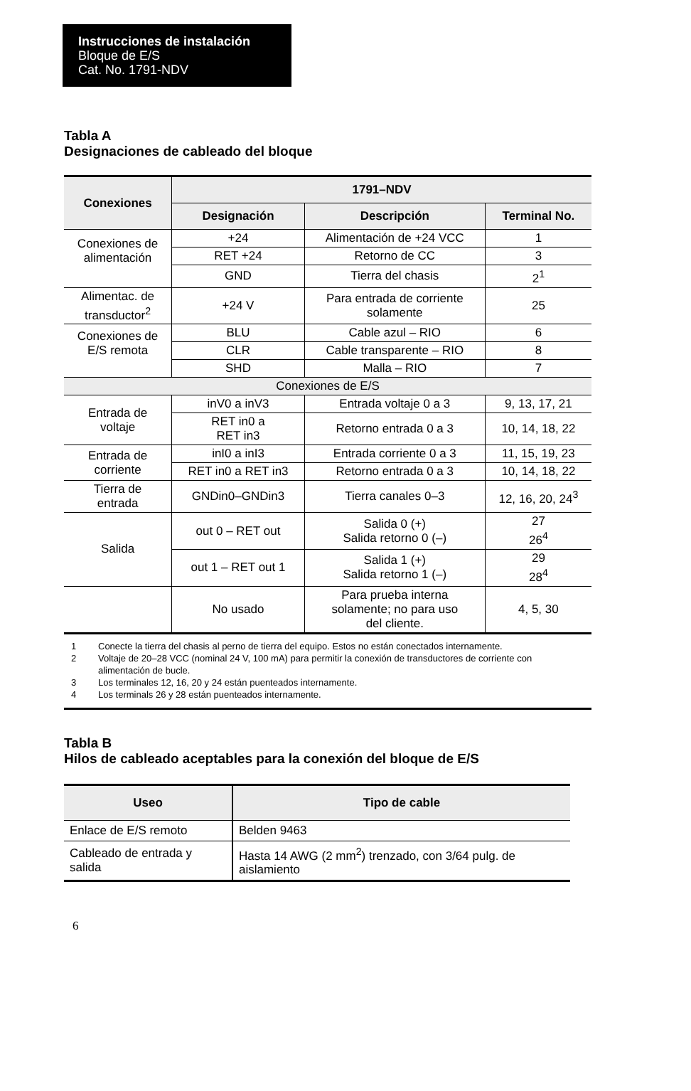Instrucciones de instalación
Bloque de E/S
Cat. No. 1791-NDV
Tabla A
Designaciones de cableado del bloque
| Conexiones | 1791–NDV | | |
| --- | --- | --- | --- |
| | Designación | Descripción | Terminal No. |
| Conexiones de alimentación | +24 | Alimentación de +24 VCC | 1 |
| | RET +24 | Retorno de CC | 3 |
| | GND | Tierra del chasis | 2<sup>1</sup> |
| Alimentac. de transductor<sup>2</sup> | +24 V | Para entrada de corriente solamente | 25 |
| Conexiones de E/S remota | BLU | Cable azul – RIO | 6 |
| | CLR | Cable transparente – RIO | 8 |
| | SHD | Malla – RIO | 7 |
| Conexiones de E/S | | | |
| Entrada de voltaje | inV0 a inV3 | Entrada voltaje 0 a 3 | 9, 13, 17, 21 |
| | RET in0 a RET in3 | Retorno entrada 0 a 3 | 10, 14, 18, 22 |
| Entrada de corriente | inI0 a inI3 | Entrada corriente 0 a 3 | 11, 15, 19, 23 |
| | RET in0 a RET in3 | Retorno entrada 0 a 3 | 10, 14, 18, 22 |
| Tierra de entrada | GNDin0–GNDin3 | Tierra canales 0–3 | 12, 16, 20, 24<sup>3</sup> |
| Salida | out 0 – RET out | Salida 0 (+) Salida retorno 0 (–) | 27 26<sup>4</sup> |
| | out 1 – RET out 1 | Salida 1 (+) Salida retorno 1 (–) | 29 28<sup>4</sup> |
| | No usado | Para prueba interna solamente; no para uso del cliente. | 4, 5, 30 |
1 Conecte la tierra del chasis al perno de tierra del equipo. Estos no están conectados internamente.
2 Voltaje de 20–28 VCC (nominal 24 V, 100 mA) para permitir la conexión de transductores de corriente con alimentación de bucle.
3 Los terminales 12, 16, 20 y 24 están puenteados internamente.
4 Los terminals 26 y 28 están puenteados internamente.
Tabla B
Hilos de cableado aceptables para la conexión del bloque de E/S
| Useo | Tipo de cable |
| --- | --- |
| Enlace de E/S remoto | Belden 9463 |
| Cableado de entrada y salida | Hasta 14 AWG (2 mm<sup>2</sup>) trenzado, con 3/64 pulg. de aislamiento |
6